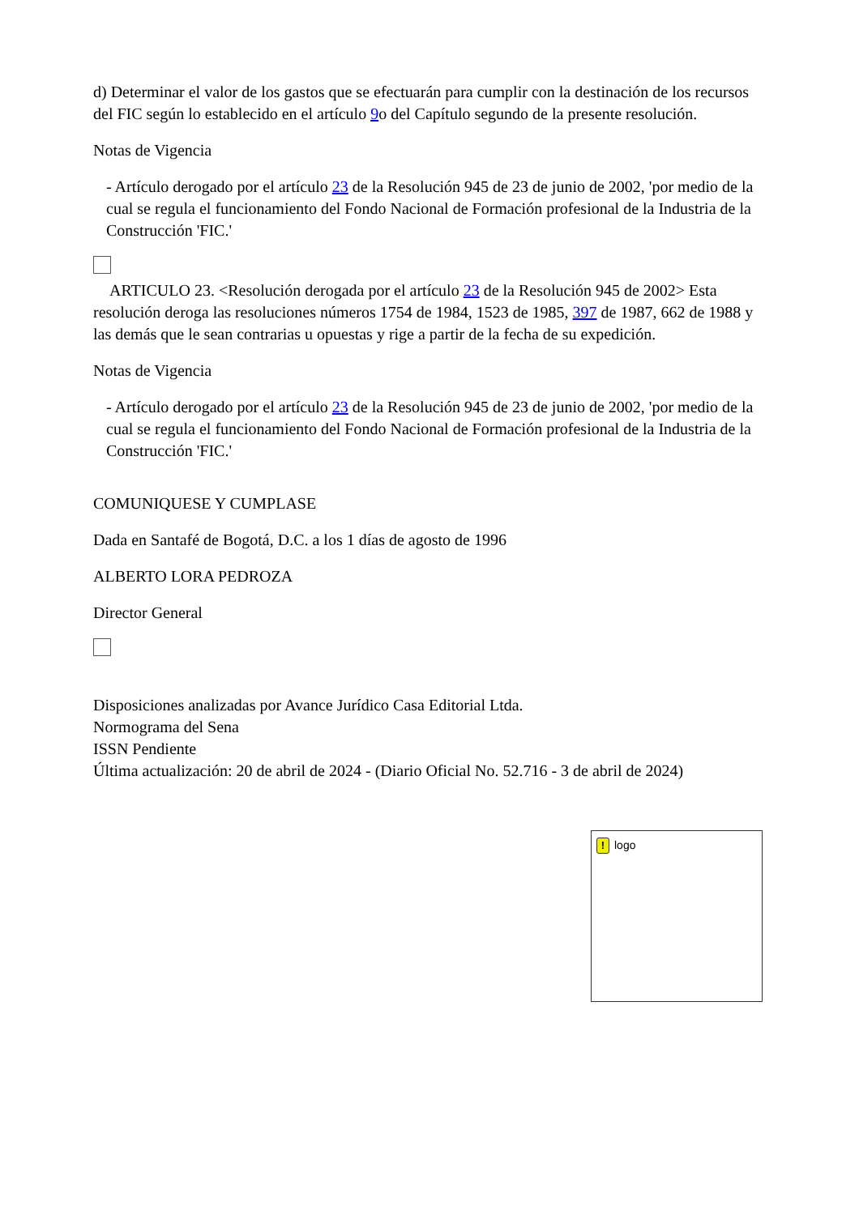d) Determinar el valor de los gastos que se efectuarán para cumplir con la destinación de los recursos del FIC según lo establecido en el artículo 9o del Capítulo segundo de la presente resolución.
Notas de Vigencia
- Artículo derogado por el artículo 23 de la Resolución 945 de 23 de junio de 2002, 'por medio de la cual se regula el funcionamiento del Fondo Nacional de Formación profesional de la Industria de la Construcción 'FIC.'
ARTICULO 23. <Resolución derogada por el artículo 23 de la Resolución 945 de 2002> Esta resolución deroga las resoluciones números 1754 de 1984, 1523 de 1985, 397 de 1987, 662 de 1988 y las demás que le sean contrarias u opuestas y rige a partir de la fecha de su expedición.
Notas de Vigencia
- Artículo derogado por el artículo 23 de la Resolución 945 de 23 de junio de 2002, 'por medio de la cual se regula el funcionamiento del Fondo Nacional de Formación profesional de la Industria de la Construcción 'FIC.'
COMUNIQUESE Y CUMPLASE
Dada en Santafé de Bogotá, D.C. a los 1 días de agosto de 1996
ALBERTO LORA PEDROZA
Director General
Disposiciones analizadas por Avance Jurídico Casa Editorial Ltda.
Normograma del Sena
ISSN Pendiente
Última actualización: 20 de abril de 2024 - (Diario Oficial No. 52.716 - 3 de abril de 2024)
! logo